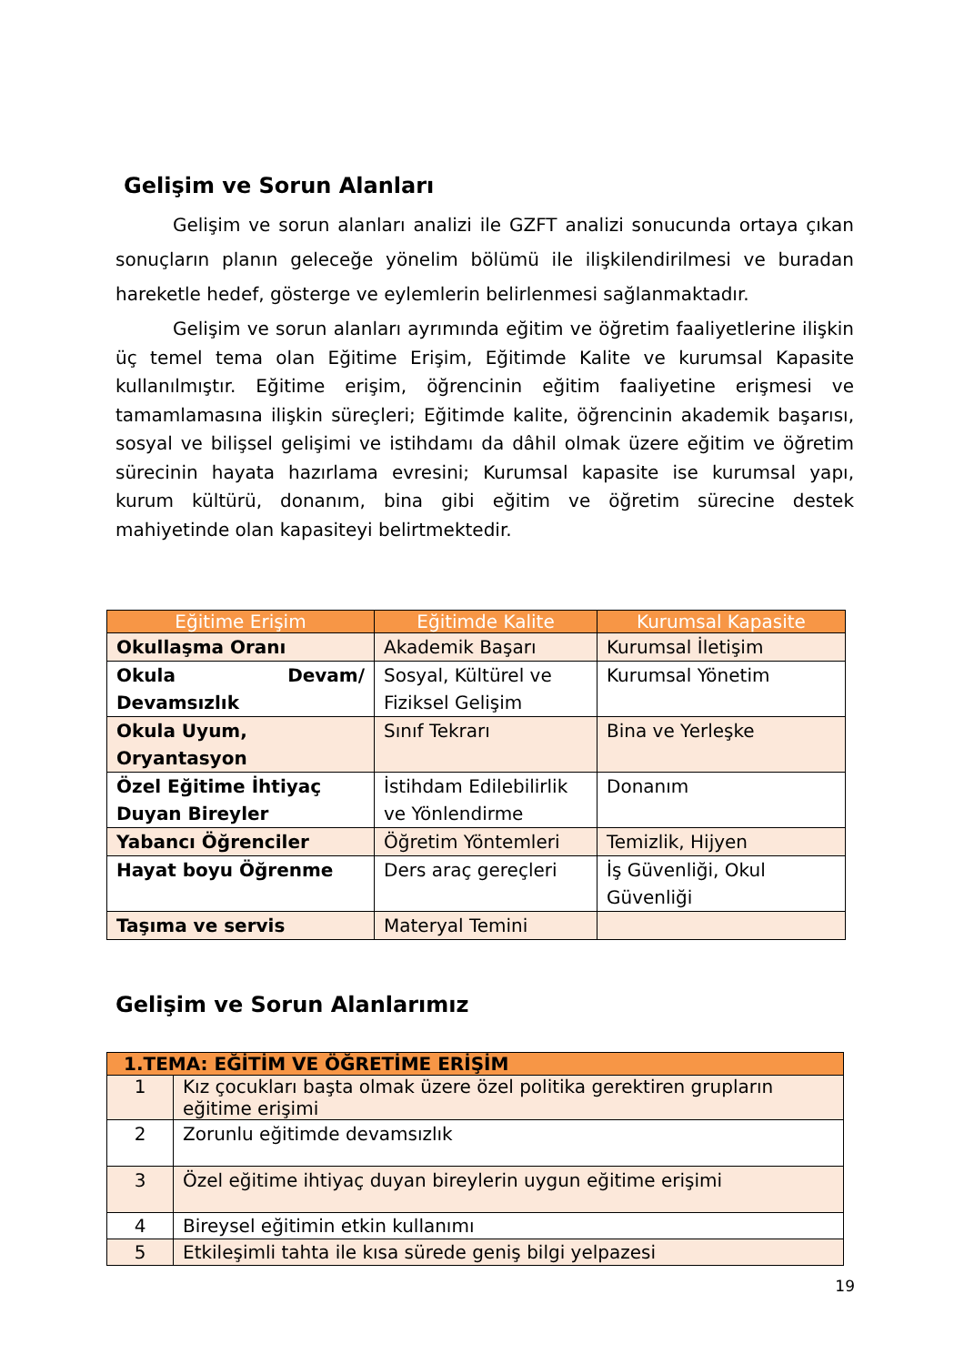Gelişim ve Sorun Alanları
Gelişim ve sorun alanları analizi ile GZFT analizi sonucunda ortaya çıkan sonuçların planın geleceğe yönelim bölümü ile ilişkilendirilmesi ve buradan hareketle hedef, gösterge ve eylemlerin belirlenmesi sağlanmaktadır.
Gelişim ve sorun alanları ayrımında eğitim ve öğretim faaliyetlerine ilişkin üç temel tema olan Eğitime Erişim, Eğitimde Kalite ve kurumsal Kapasite kullanılmıştır. Eğitime erişim, öğrencinin eğitim faaliyetine erişmesi ve tamamlamasına ilişkin süreçleri; Eğitimde kalite, öğrencinin akademik başarısı, sosyal ve bilişsel gelişimi ve istihdamı da dâhil olmak üzere eğitim ve öğretim sürecinin hayata hazırlama evresini; Kurumsal kapasite ise kurumsal yapı, kurum kültürü, donanım, bina gibi eğitim ve öğretim sürecine destek mahiyetinde olan kapasiteyi belirtmektedir.
| Eğitime Erişim | Eğitimde Kalite | Kurumsal Kapasite |
| --- | --- | --- |
| Okullaşma Oranı | Akademik Başarı | Kurumsal İletişim |
| Okula Devam/ Devamsızlık | Sosyal, Kültürel ve Fiziksel Gelişim | Kurumsal Yönetim |
| Okula Uyum, Oryantasyon | Sınıf Tekrarı | Bina ve Yerleşke |
| Özel Eğitime İhtiyaç Duyan Bireyler | İstihdam Edilebilirlik ve Yönlendirme | Donanım |
| Yabancı Öğrenciler | Öğretim Yöntemleri | Temizlik, Hijyen |
| Hayat boyu Öğrenme | Ders araç gereçleri | İş Güvenliği, Okul Güvenliği |
| Taşıma ve servis | Materyal Temini | |
Gelişim ve Sorun Alanlarımız
| 1.TEMA: EĞİTİM VE ÖĞRETİME ERİŞİM | |
| --- | --- |
| 1 | Kız çocukları başta olmak üzere özel politika gerektiren grupların eğitime erişimi |
| 2 | Zorunlu eğitimde devamsızlık |
| 3 | Özel eğitime ihtiyaç duyan bireylerin uygun eğitime erişimi |
| 4 | Bireysel eğitimin etkin kullanımı |
| 5 | Etkileşimli tahta ile kısa sürede geniş bilgi yelpazesi |
19